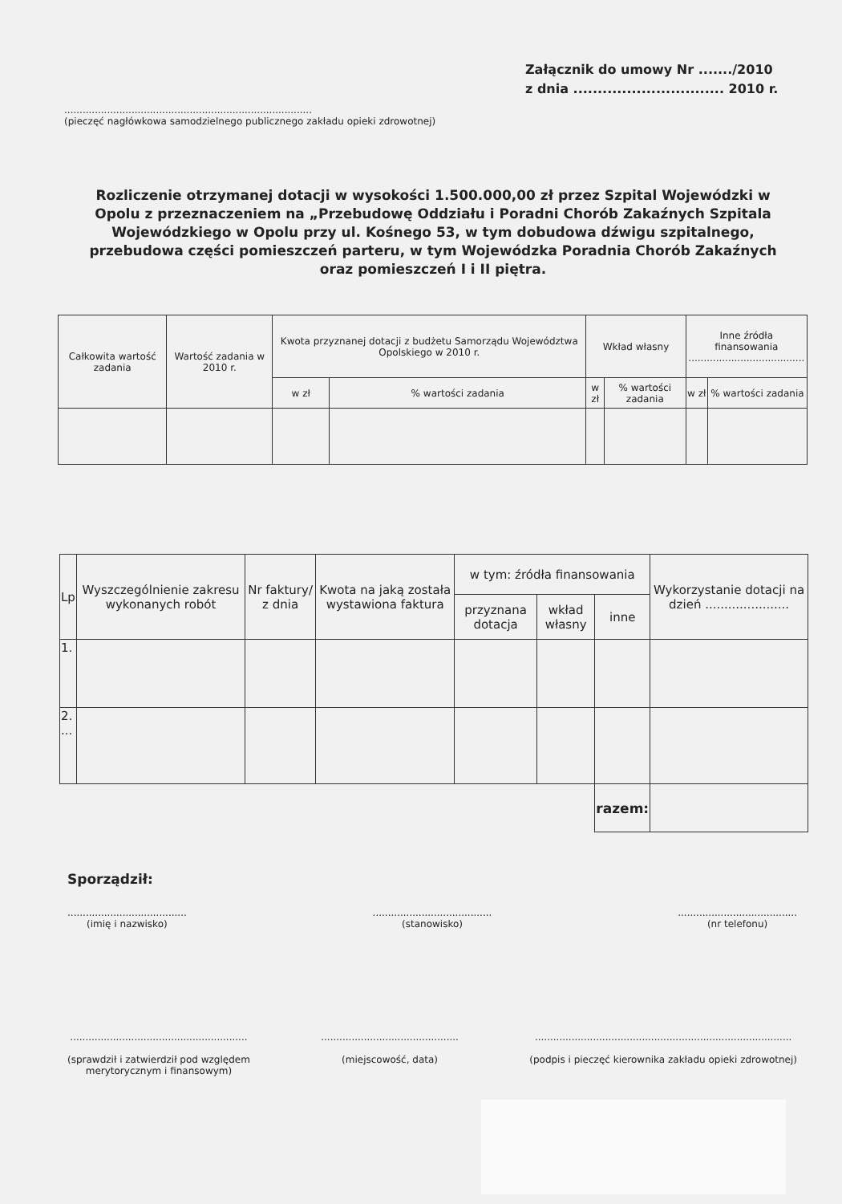Załącznik do umowy Nr ......./2010
z dnia ............................... 2010 r.
.................................................................................
(pieczęć nagłówkowa samodzielnego publicznego zakładu opieki zdrowotnej)
Rozliczenie otrzymanej dotacji w wysokości 1.500.000,00 zł przez Szpital Wojewódzki w Opolu z przeznaczeniem na „Przebudowę Oddziału i Poradni Chorób Zakaźnych Szpitala Wojewódzkiego w Opolu przy ul. Kośnego 53, w tym dobudowa dźwigu szpitalnego, przebudowa części pomieszczeń parteru, w tym Wojewódzka Poradnia Chorób Zakaźnych oraz pomieszczeń I i II piętra.
| Całkowita wartość zadania | Wartość zadania w 2010 r. | Kwota przyznanej dotacji z budżetu Samorządu Województwa Opolskiego w 2010 r. | | Wkład własny | | Inne źródła finansowania ...................................... | |
| --- | --- | --- | --- | --- | --- | --- | --- |
| | | w zł | % wartości zadania | w zł | % wartości zadania | w zł | % wartości zadania |
| Lp | Wyszczególnienie zakresu wykonanych robót | Nr faktury/ z dnia | Kwota na jaką została wystawiona faktura | w tym: źródła finansowania | | | Wykorzystanie dotacji na dzień ...................... |
| --- | --- | --- | --- | --- | --- | --- | --- |
| | | | | przyznana dotacja | wkład własny | inne | |
| 1. | | | | | | | |
| 2. ... | | | | | | | |
| | | | | | | razem: | |
Sporządził:
.......................................
(imię i nazwisko)
.......................................
(stanowisko)
.......................................
(nr telefonu)
..........................................................
(sprawdził i zatwierdził pod względem
merytorycznym i finansowym)
.............................................
(miejscowość, data)
....................................................................................
(podpis i pieczęć kierownika zakładu opieki zdrowotnej)